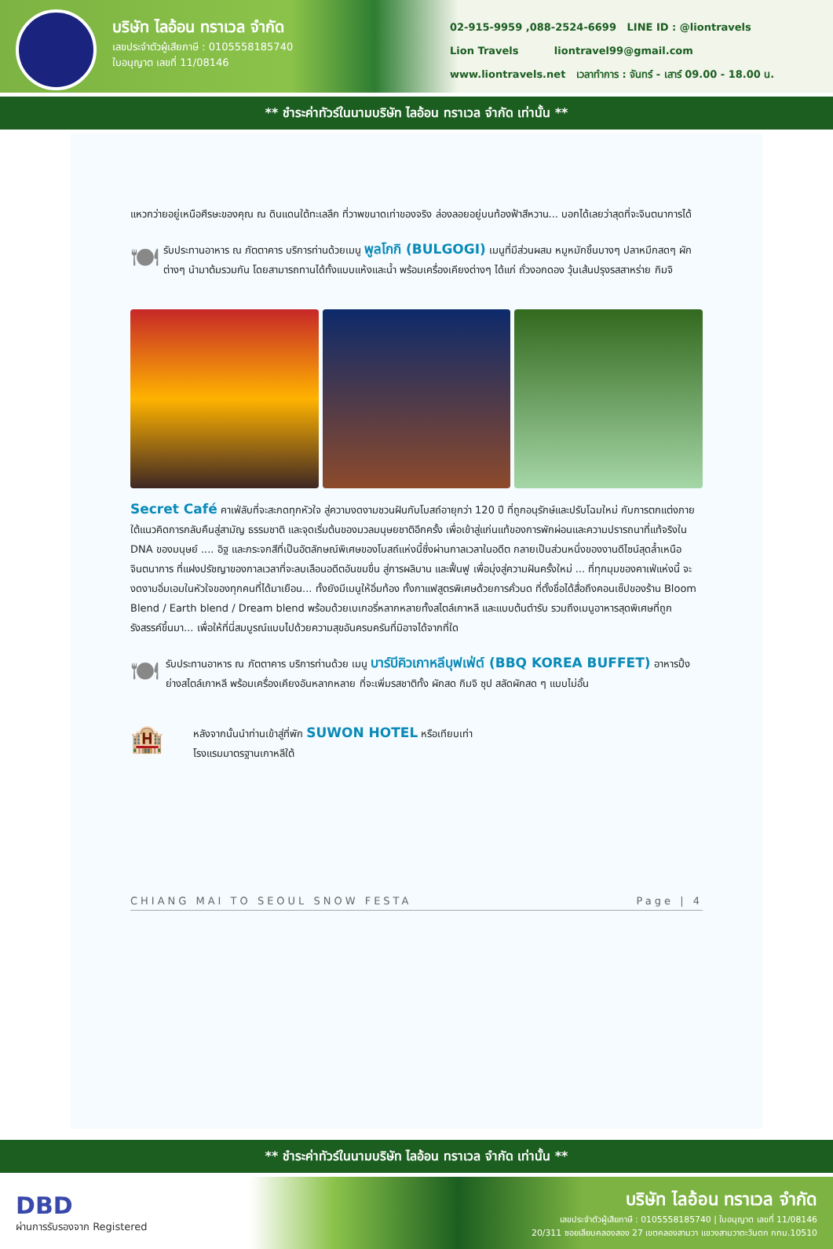บริษัท ไลอ้อน ทราเวล จำกัด
เลขประจำตัวผู้เสียภาษี : 0105558185740
ใบอนุญาต เลขที่ 11/08146
02-915-9959 ,088-2524-6699 LINE ID : @liontravels
Lion Travels liontravel99@gmail.com
www.liontravels.net เวลาทำการ : จันทร์ - เสาร์ 09.00 - 18.00 น.
** ชำระค่าทัวร์ในนามบริษัท ไลอ้อน ทราเวล จำกัด เท่านั้น **
แหวกว่ายอยู่เหนือศีรษะของคุณ ณ ดินแดนใต้ทะเลลึก ที่วาพขนาดเท่าของจริง ล่องลอยอยู่บนท้องฟ้าสีหวาน... บอกได้เลยว่าสุดที่จะจินตนาการได้
🍽
รับประทานอาหาร ณ ภัตตาคาร บริการท่านด้วยเมนู พูลโกกิ (BULGOGI) เมนูที่มีส่วนผสม หมูหมักชิ้นบางๆ ปลาหมึกสดๆ ผักต่างๆ นำมาต้มรวมกัน โดยสามารถทานได้ทั้งแบบแห้งและน้ำ พร้อมเครื่องเคียงต่างๆ ได้แก่ ถั่วงอกดอง วุ้นเส้นปรุงรสสาหร่าย กิมจิ
Secret Café คาเฟ่ลับที่จะสะกดทุกหัวใจ สู่ความงดงามชวนฝันกับโบสถ์อายุกว่า 120 ปี ที่ถูกอนุรักษ์และปรับโฉมใหม่ กับการตกแต่งภายใต้แนวคิดการกลับคืนสู่สามัญ ธรรมชาติ และจุดเริ่มต้นของมวลมนุษยชาติอีกครั้ง เพื่อเข้าสู่แก่นแท้ของการพักผ่อนและความปรารถนาที่แท้จริงใน DNA ของมนุษย์ .... อิฐ และกระจกสีที่เป็นอัตลักษณ์พิเศษของโบสถ์แห่งนี้ซึ่งผ่านกาลเวลาในอดีต กลายเป็นส่วนหนึ่งของงานดีไซน์สุดล้ำเหนือจินตนาการ ที่แฝงปรัชญาของกาลเวลาที่จะลบเลือนอดีตอันขมขื่น สู่การผลิบาน และฟื้นฟู เพื่อมุ่งสู่ความฝันครั้งใหม่ ... ที่ทุกมุมของคาเฟ่แห่งนี้ จะงดงามอิ่มเอมในหัวใจของทุกคนที่ได้มาเยือน... ทั้งยังมีเมนูให้อิ่มท้อง ทั้งกาแฟสูตรพิเศษด้วยการคั่วบด ที่ตั้งชื่อได้สื่อถึงคอนเซ็ปของร้าน Bloom Blend / Earth blend / Dream blend พร้อมด้วยเบเกอรี่หลากหลายทั้งสไตล์เกาหลี และแบบต้นตำรับ รวมถึงเมนูอาหารสุดพิเศษที่ถูกรังสรรค์ขึ้นมา... เพื่อให้ที่นี่สมบูรณ์แบบไปด้วยความสุขอันครบครันที่มิอาจได้จากที่ใด
🍽
รับประทานอาหาร ณ ภัตตาคาร บริการท่านด้วย เมนู บาร์บีคิวเกาหลีบุฟเฟ่ต์ (BBQ KOREA BUFFET) อาหารปิ้งย่างสไตล์เกาหลี พร้อมเครื่องเคียงอันหลากหลาย ที่จะเพิ่มรสชาติทั้ง ผักสด กิมจิ ซุป สลัดผักสด ๆ แบบไม่อั้น
🏨
หลังจากนั้นนำท่านเข้าสู่ที่พัก SUWON HOTEL หรือเทียบเท่า
โรงแรมมาตรฐานเกาหลีใต้
CHIANG MAI TO SEOUL SNOW FESTA Page | 4
** ชำระค่าทัวร์ในนามบริษัท ไลอ้อน ทราเวล จำกัด เท่านั้น **
DBD
ผ่านการรับรองจาก Registered
บริษัท ไลอ้อน ทราเวล จำกัด
เลขประจำตัวผู้เสียภาษี : 0105558185740 | ใบอนุญาต เลขที่ 11/08146
20/311 ซอยเลียบคลองสอง 27 เขตคลองสามวา แขวงสามวาตะวันตก กทม.10510